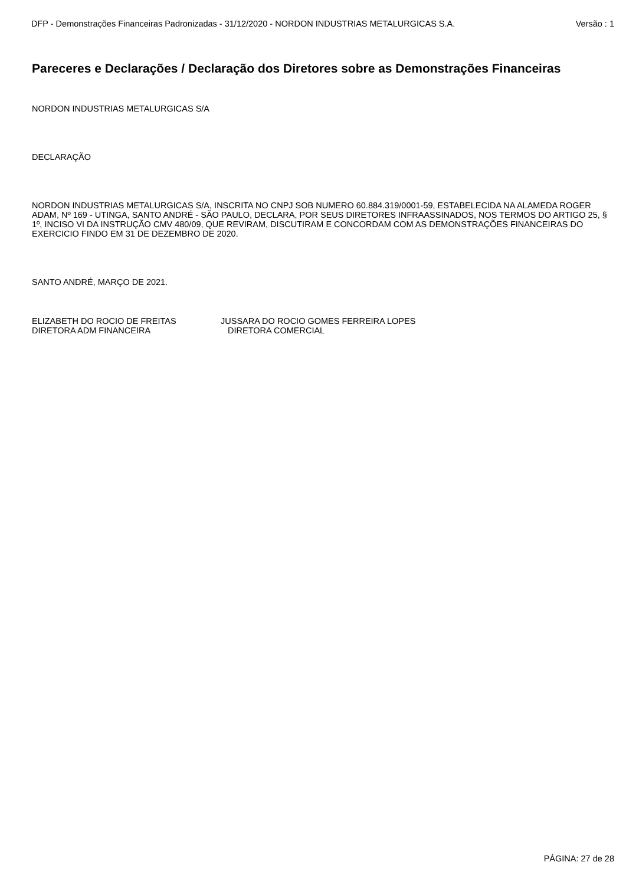DFP - Demonstrações Financeiras Padronizadas - 31/12/2020 - NORDON INDUSTRIAS METALURGICAS S.A. Versão : 1
Pareceres e Declarações / Declaração dos Diretores sobre as Demonstrações Financeiras
NORDON INDUSTRIAS METALURGICAS S/A
DECLARAÇÃO
NORDON INDUSTRIAS METALURGICAS S/A, INSCRITA NO CNPJ SOB NUMERO 60.884.319/0001-59, ESTABELECIDA NA ALAMEDA ROGER ADAM, Nº 169 - UTINGA, SANTO ANDRÉ - SÃO PAULO, DECLARA, POR SEUS DIRETORES INFRAASSINADOS, NOS TERMOS DO ARTIGO 25, § 1º, INCISO VI DA INSTRUÇÃO CMV 480/09, QUE REVIRAM, DISCUTIRAM E CONCORDAM COM AS DEMONSTRAÇÕES FINANCEIRAS DO EXERCICIO FINDO EM 31 DE DEZEMBRO DE 2020.
SANTO ANDRÉ, MARÇO DE 2021.
ELIZABETH DO ROCIO DE FREITAS
DIRETORA ADM FINANCEIRA
JUSSARA DO ROCIO GOMES FERREIRA LOPES
DIRETORA COMERCIAL
PÁGINA: 27 de 28